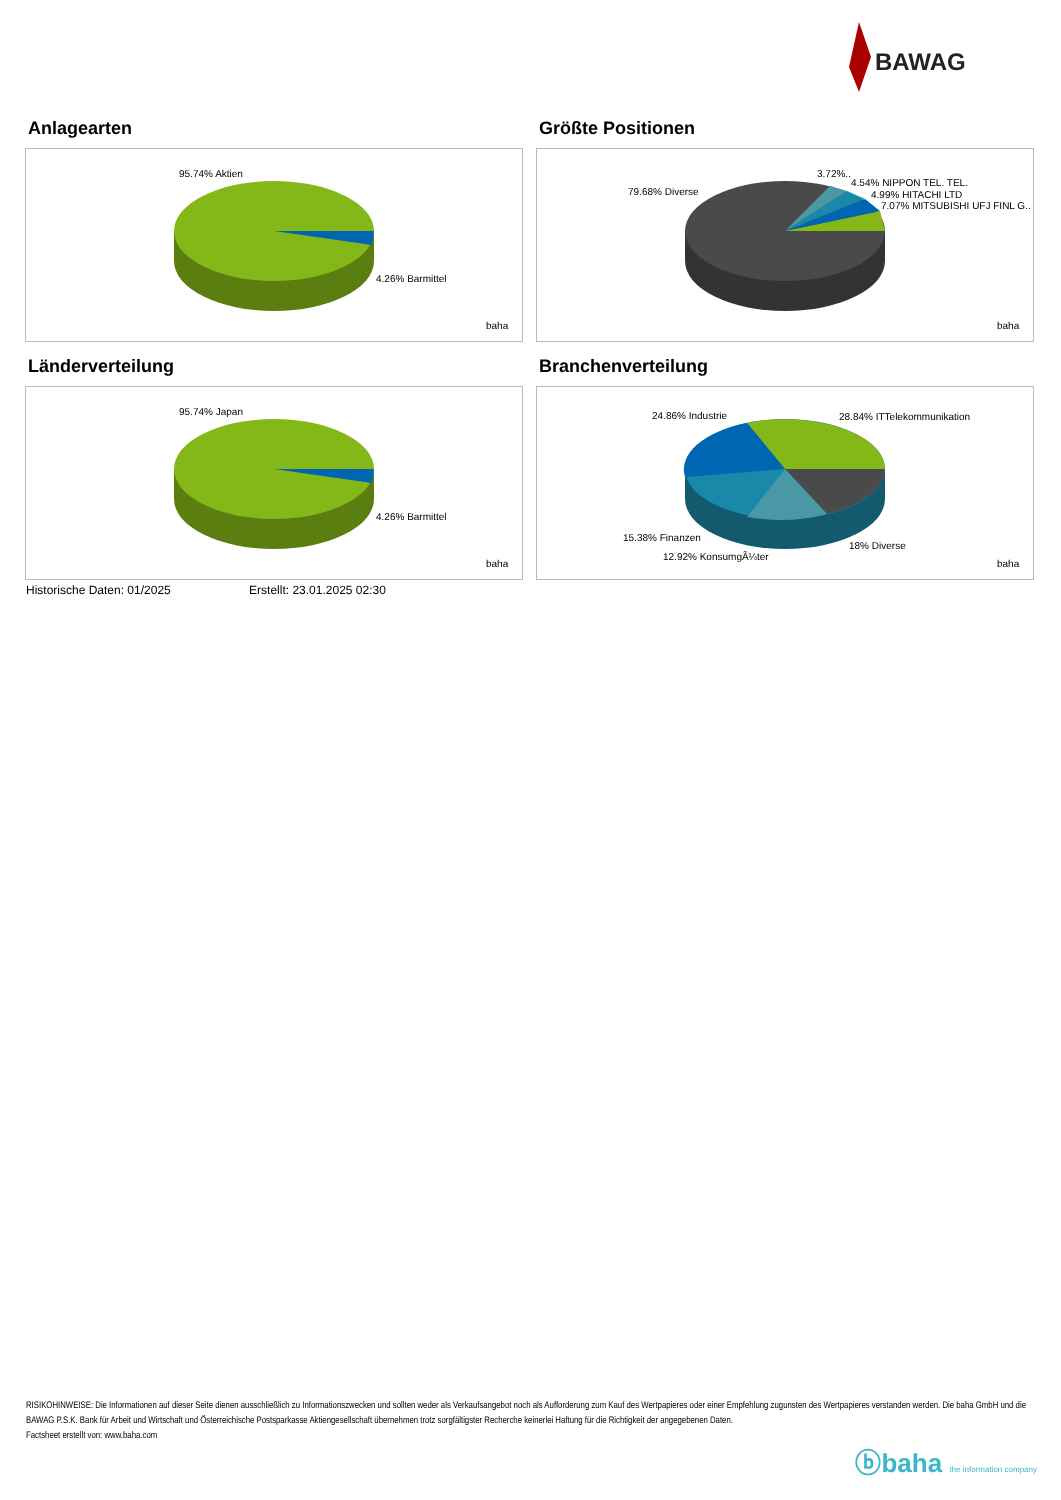BAWAG
Anlagearten
95.74% Aktien
4.26% Barmittel
baha
Größte Positionen
79.68% Diverse
3.72%..
4.54% NIPPON TEL. TEL.
4.99% HITACHI LTD
7.07% MITSUBISHI UFJ FINL G..
baha
Länderverteilung
95.74% Japan
4.26% Barmittel
baha
Branchenverteilung
24.86% Industrie
28.84% ITTelekommunikation
15.38% Finanzen
18% Diverse
12.92% KonsumgÃ¼ter
baha
Historische Daten: 01/2025 Erstellt: 23.01.2025 02:30
RISIKOHINWEISE: Die Informationen auf dieser Seite dienen ausschließlich zu Informationszwecken und sollten weder als Verkaufsangebot noch als Aufforderung zum Kauf des Wertpapieres oder einer Empfehlung zugunsten des Wertpapieres verstanden werden. Die baha GmbH und die BAWAG P.S.K. Bank für Arbeit und Wirtschaft und Österreichische Postsparkasse Aktiengesellschaft übernehmen trotz sorgfältigster Recherche keinerlei Haftung für die Richtigkeit der angegebenen Daten.
Factsheet erstellt von: www.baha.com
ⓑbaha the information company